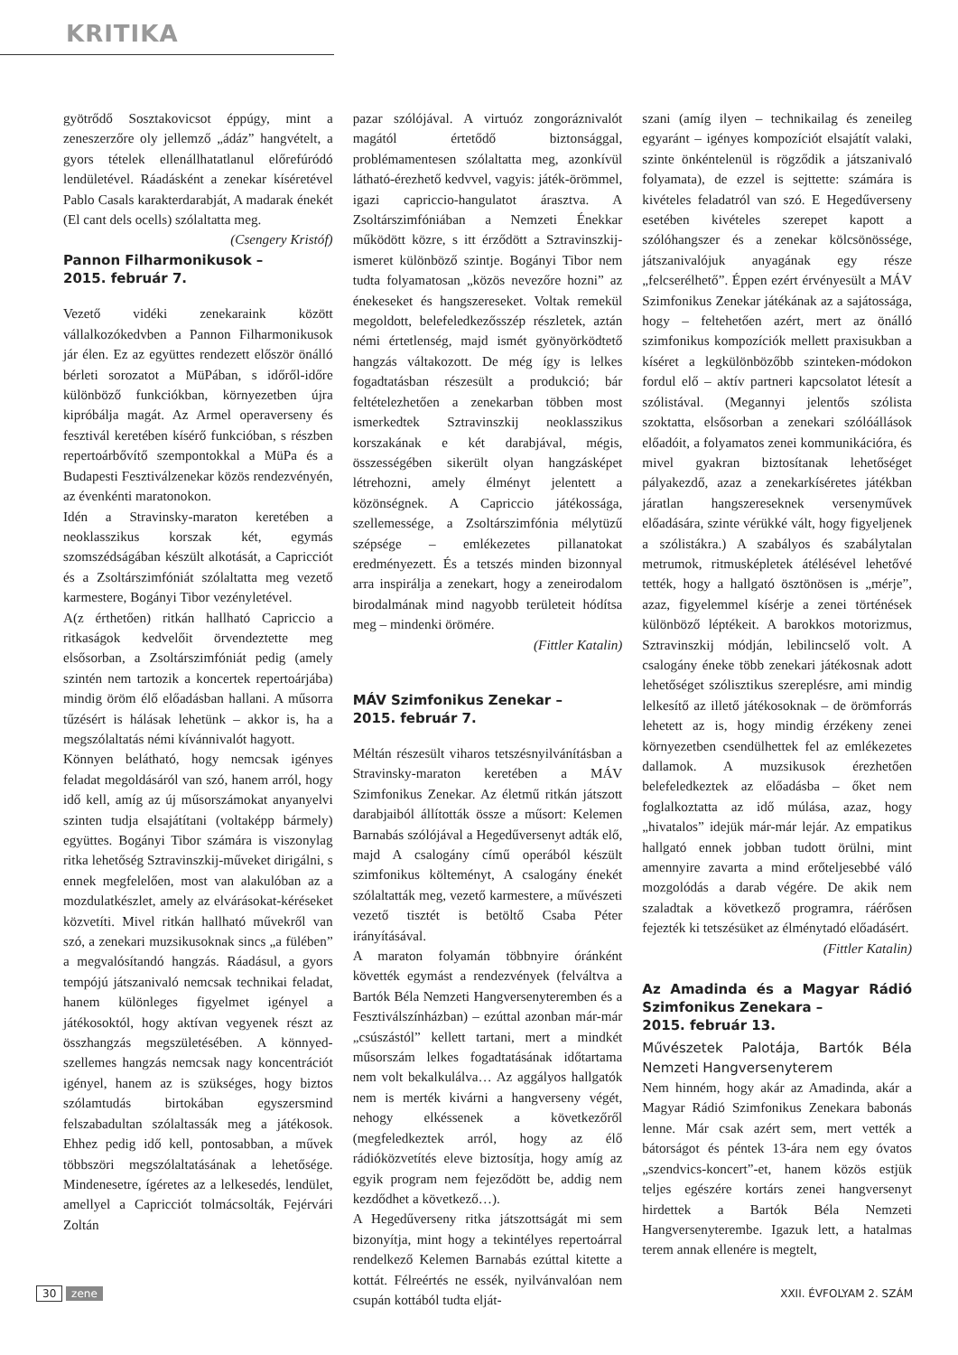KRITIKA
gyötrődő Sosztakovicsot éppúgy, mint a zeneszerzőre oly jellemző „ádáz” hangvételt, a gyors tételek ellenállhatatlanul előrefúródó lendületével. Ráadásként a zenekar kíséretével Pablo Casals karakterdarabját, A madarak énekét (El cant dels ocells) szólaltatta meg. (Csengery Kristóf)
Pannon Filharmonikusok –
2015. február 7.
Vezető vidéki zenekaraink között vállalkozókedvben a Pannon Filharmonikusok jár élen. Ez az együttes rendezett először önálló bérleti sorozatot a MüPában, s időről-időre különböző funkciókban, környezetben újra kipróbálja magát. Az Armel operaverseny és fesztivál keretében kísérő funkcióban, s részben repertoárbővítő szempontokkal a MüPa és a Budapesti Fesztiválzenekar közös rendezvényén, az évenkénti maratonokon.
Idén a Stravinsky-maraton keretében a neoklasszikus korszak két, egymás szomszédságában készült alkotását, a Capricciót és a Zsoltárszimfóniát szólaltatta meg vezető karmestere, Bogányi Tibor vezényletével.
A(z érthetően) ritkán hallható Capriccio a ritkaságok kedvelőit örvendeztette meg elsősorban, a Zsoltárszimfóniát pedig (amely szintén nem tartozik a koncertek repertoárjába) mindig öröm élő előadásban hallani. A műsorra tűzésért is hálásak lehetünk – akkor is, ha a megszólaltatás némi kívánnivalót hagyott.
Könnyen belátható, hogy nemcsak igényes feladat megoldásáról van szó, hanem arról, hogy idő kell, amíg az új műsorszámokat anyanyelvi szinten tudja elsajátítani (voltaképp bármely) együttes. Bogányi Tibor számára is viszonylag ritka lehetőség Sztravinszkij-műveket dirigálni, s ennek megfelelően, most van alakulóban az a mozdulatkészlet, amely az elvárásokat-kéréseket közvetíti. Mivel ritkán hallható művekről van szó, a zenekari muzsikusoknak sincs „a fülében” a megvalósítandó hangzás. Ráadásul, a gyors tempójú játszanivaló nemcsak technikai feladat, hanem különleges figyelmet igényel a játékosoktól, hogy aktívan vegyenek részt az összhangzás megszületésében. A könnyed-szellemes hangzás nemcsak nagy koncentrációt igényel, hanem az is szükséges, hogy biztos szólamtudás birtokában egyszersmind felszabadultan szólaltassák meg a játékosok. Ehhez pedig idő kell, pontosabban, a művek többszöri megszólaltatásának a lehetősége. Mindenesetre, ígéretes az a lelkesedés, lendület, amellyel a Capricciót tolmácsolták, Fejérvári Zoltán
pazar szólójával. A virtuóz zongoráznivalót magától értetődő biztonsággal, problémamentesen szólaltatta meg, azonkívül látható-érezhető kedvvel, vagyis: játék-örömmel, igazi capriccio-hangulatot árasztva. A Zsoltárszimfóniában a Nemzeti Énekkar működött közre, s itt érződött a Sztravinszkij-ismeret különböző szintje. Bogányi Tibor nem tudta folyamatosan „közös nevezőre hozni” az énekeseket és hangszereseket. Voltak remekül megoldott, belefeledkezősszép részletek, aztán némi értetlenség, majd ismét gyönyörködtető hangzás váltakozott. De még így is lelkes fogadtatásban részesült a produkció; bár feltételezhetően a zenekarban többen most ismerkedtek Sztravinszkij neoklasszikus korszakának e két darabjával, mégis, összességében sikerült olyan hangzásképet létrehozni, amely élményt jelentett a közönségnek. A Capriccio játékossága, szellemessége, a Zsoltárszimfónia mélytüzű szépsége – emlékezetes pillanatokat eredményezett. És a tetszés minden bizonnyal arra inspirálja a zenekart, hogy a zeneirodalom birodalmának mind nagyobb területeit hódítsa meg – mindenki örömére.
(Fittler Katalin)
MÁV Szimfonikus Zenekar –
2015. február 7.
Méltán részesült viharos tetszésnyilvánításban a Stravinsky-maraton keretében a MÁV Szimfonikus Zenekar. Az életmű ritkán játszott darabjaiból állították össze a műsort: Kelemen Barnabás szólójával a Hegedűversenyt adták elő, majd A csalogány című operából készült szimfonikus költeményt, A csalogány énekét szólaltatták meg, vezető karmestere, a művészeti vezető tisztét is betöltő Csaba Péter irányításával.
A maraton folyamán többnyire óránként követték egymást a rendezvények (felváltva a Bartók Béla Nemzeti Hangversenyteremben és a Fesztiválszínházban) – ezúttal azonban már-már „csúszástól” kellett tartani, mert a mindkét műsorszám lelkes fogadtatásának időtartama nem volt bekalkulálva… Az aggályos hallgatók nem is merték kivárni a hangverseny végét, nehogy elkéssenek a következőről (megfeledkeztek arról, hogy az élő rádióközvetítés eleve biztosítja, hogy amíg az egyik program nem fejeződött be, addig nem kezdődhet a következő…).
A Hegedűverseny ritka játszottságát mi sem bizonyítja, mint hogy a tekintélyes repertoárral rendelkező Kelemen Barnabás ezúttal kitette a kottát. Félreértés ne essék, nyilvánvalóan nem csupán kottából tudta elját-
szani (amíg ilyen – technikailag és zeneileg egyaránt – igényes kompozíciót elsajátít valaki, szinte önkéntelenül is rögződik a játszanivaló folyamata), de ezzel is sejttette: számára is kivételes feladatról van szó. E Hegedűverseny esetében kivételes szerepet kapott a szólóhangszer és a zenekar kölcsönössége, játszanivalójuk anyagának egy része „felcserélhető”. Éppen ezért érvényesült a MÁV Szimfonikus Zenekar játékának az a sajátossága, hogy – feltehetően azért, mert az önálló szimfonikus kompozíciók mellett praxisukban a kíséret a legkülönbözőbb szinteken-módokon fordul elő – aktív partneri kapcsolatot létesít a szólistával. (Megannyi jelentős szólista szoktatta, elsősorban a zenekari szólóállások előadóit, a folyamatos zenei kommunikációra, és mivel gyakran biztosítanak lehetőséget pályakezdő, azaz a zenekarkíséretes játékban járatlan hangszereseknek versenyművek előadására, szinte vérükké vált, hogy figyeljenek a szólistákra.) A szabályos és szabálytalan metrumok, ritmusképletek átélésével lehetővé tették, hogy a hallgató ösztönösen is „mérje”, azaz, figyelemmel kísérje a zenei történések különböző léptékeit. A barokkos motorizmus, Sztravinszkij módján, lebilincselő volt. A csalogány éneke több zenekari játékosnak adott lehetőséget szólisztikus szereplésre, ami mindig lelkesítő az illető játékosoknak – de örömforrás lehetett az is, hogy mindig érzékeny zenei környezetben csendülhettek fel az emlékezetes dallamok. A muzsikusok érezhetően belefeledkeztek az előadásba – őket nem foglalkoztatta az idő múlása, azaz, hogy „hivatalos” idejük már-már lejár. Az empatikus hallgató ennek jobban tudott örülni, mint amennyire zavarta a mind erőteljesebbé váló mozgolódás a darab végére. De akik nem szaladtak a következő programra, ráérősen fejezték ki tetszésüket az élménytadó előadásért.
(Fittler Katalin)
Az Amadinda és a Magyar Rádió Szimfonikus Zenekara –
2015. február 13.
Művészetek Palotája, Bartók Béla Nemzeti Hangversenyterem
Nem hinném, hogy akár az Amadinda, akár a Magyar Rádió Szimfonikus Zenekara babonás lenne. Már csak azért sem, mert vették a bátorságot és péntek 13-ára nem egy óvatos „szendvics-koncert”-et, hanem közös estjük teljes egészére kortárs zenei hangversenyt hirdettek a Bartók Béla Nemzeti Hangversenyterembe. Igazuk lett, a hatalmas terem annak ellenére is megtelt,
30 zene XXII. ÉVFOLYAM 2. SZÁM